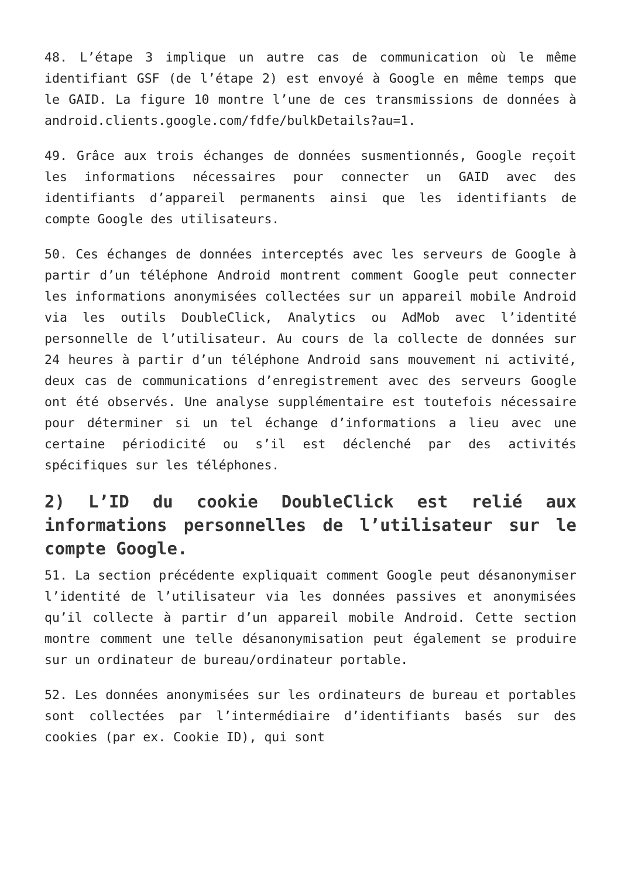48. L’étape 3 implique un autre cas de communication où le même identifiant GSF (de l’étape 2) est envoyé à Google en même temps que le GAID. La figure 10 montre l’une de ces transmissions de données à android.clients.google.com/fdfe/bulkDetails?au=1.
49. Grâce aux trois échanges de données susmentionnés, Google reçoit les informations nécessaires pour connecter un GAID avec des identifiants d’appareil permanents ainsi que les identifiants de compte Google des utilisateurs.
50. Ces échanges de données interceptés avec les serveurs de Google à partir d’un téléphone Android montrent comment Google peut connecter les informations anonymisées collectées sur un appareil mobile Android via les outils DoubleClick, Analytics ou AdMob avec l’identité personnelle de l’utilisateur. Au cours de la collecte de données sur 24 heures à partir d’un téléphone Android sans mouvement ni activité, deux cas de communications d’enregistrement avec des serveurs Google ont été observés. Une analyse supplémentaire est toutefois nécessaire pour déterminer si un tel échange d’informations a lieu avec une certaine périodicité ou s’il est déclenché par des activités spécifiques sur les téléphones.
2) L’ID du cookie DoubleClick est relié aux informations personnelles de l’utilisateur sur le compte Google.
51. La section précédente expliquait comment Google peut désanonymiser l’identité de l’utilisateur via les données passives et anonymisées qu’il collecte à partir d’un appareil mobile Android. Cette section montre comment une telle désanonymisation peut également se produire sur un ordinateur de bureau/ordinateur portable.
52. Les données anonymisées sur les ordinateurs de bureau et portables sont collectées par l’intermédiaire d’identifiants basés sur des cookies (par ex. Cookie ID), qui sont